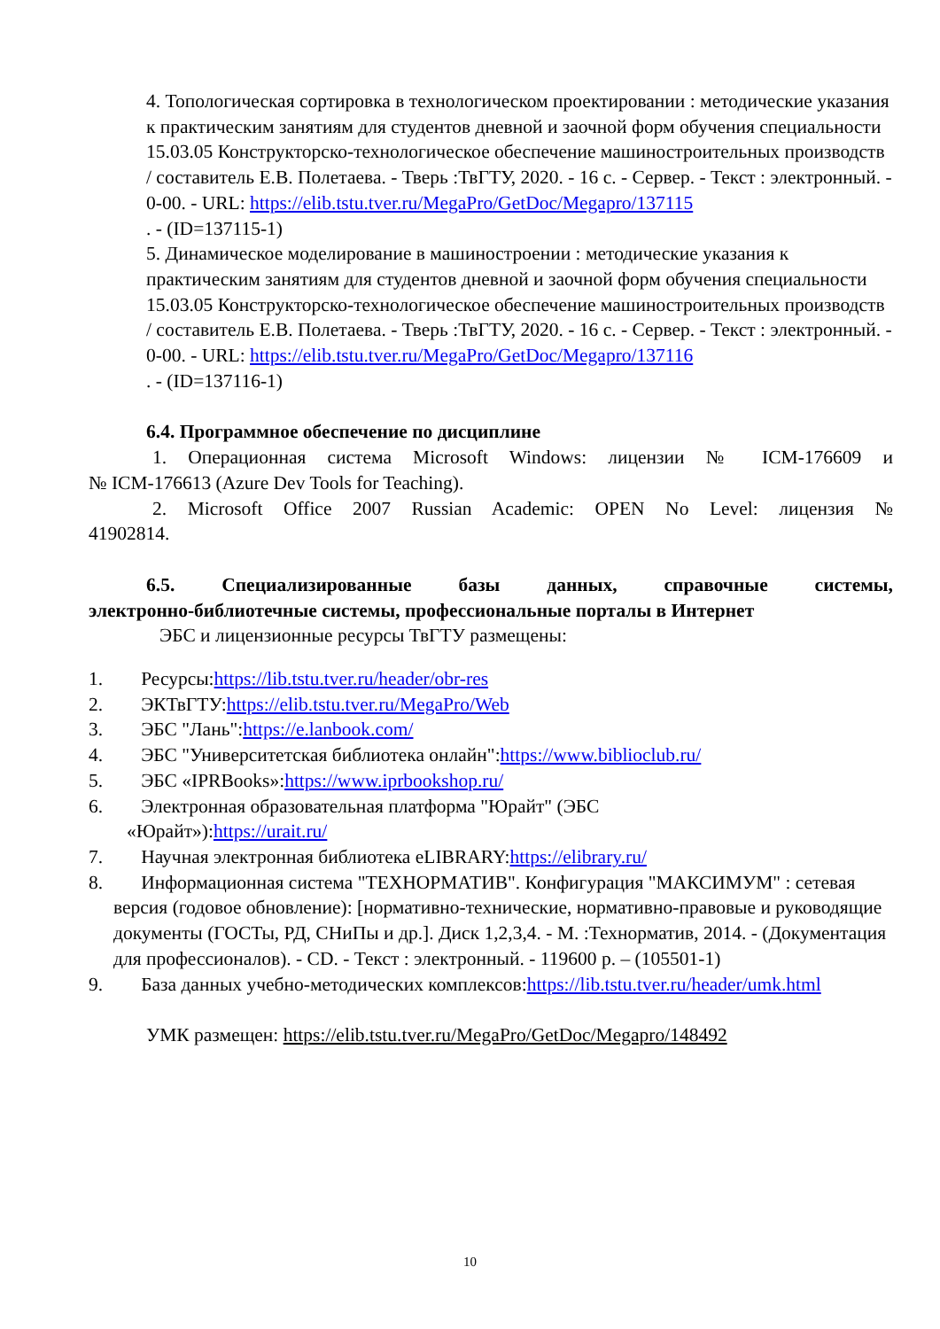4. Топологическая сортировка в технологическом проектировании : методические указания к практическим занятиям для студентов дневной и заочной форм обучения специальности 15.03.05 Конструкторско-технологическое обеспечение машиностроительных производств / составитель Е.В. Полетаева. - Тверь :ТвГТУ, 2020. - 16 с. - Сервер. - Текст : электронный. - 0-00. - URL: https://elib.tstu.tver.ru/MegaPro/GetDoc/Megapro/137115
. - (ID=137115-1)
5. Динамическое моделирование в машиностроении : методические указания к практическим занятиям для студентов дневной и заочной форм обучения специальности 15.03.05 Конструкторско-технологическое обеспечение машиностроительных производств / составитель Е.В. Полетаева. - Тверь :ТвГТУ, 2020. - 16 с. - Сервер. - Текст : электронный. - 0-00. - URL: https://elib.tstu.tver.ru/MegaPro/GetDoc/Megapro/137116
. - (ID=137116-1)
6.4. Программное обеспечение по дисциплине
1. Операционная система Microsoft Windows: лицензии № ICM-176609 и
№ ICM-176613 (Azure Dev Tools for Teaching).
2. Microsoft Office 2007 Russian Academic: OPEN No Level: лицензия №
41902814.
6.5. Специализированные базы данных, справочные системы,
электронно-библиотечные системы, профессиональные порталы в Интернет
ЭБС и лицензионные ресурсы ТвГТУ размещены:
1. Ресурсы:https://lib.tstu.tver.ru/header/obr-res
2. ЭКТвГТУ:https://elib.tstu.tver.ru/MegaPro/Web
3. ЭБС "Лань":https://e.lanbook.com/
4. ЭБС "Университетская библиотека онлайн":https://www.biblioclub.ru/
5. ЭБС «IPRBooks»:https://www.iprbookshop.ru/
6. Электронная образовательная платформа "Юрайт" (ЭБС
«Юрайт»):https://urait.ru/
7. Научная электронная библиотека eLIBRARY:https://elibrary.ru/
8. Информационная система "ТЕХНОРМАТИВ". Конфигурация "МАКСИМУМ" : сетевая версия (годовое обновление): [нормативно-технические, нормативно-правовые и руководящие документы (ГОСТы, РД, СНиПы и др.]. Диск 1,2,3,4. - М. :Технорматив, 2014. - (Документация для профессионалов). - CD. - Текст : электронный. - 119600 р. – (105501-1)
9. База данных учебно-методических комплексов:https://lib.tstu.tver.ru/header/umk.html
УМК размещен: https://elib.tstu.tver.ru/MegaPro/GetDoc/Megapro/148492
10